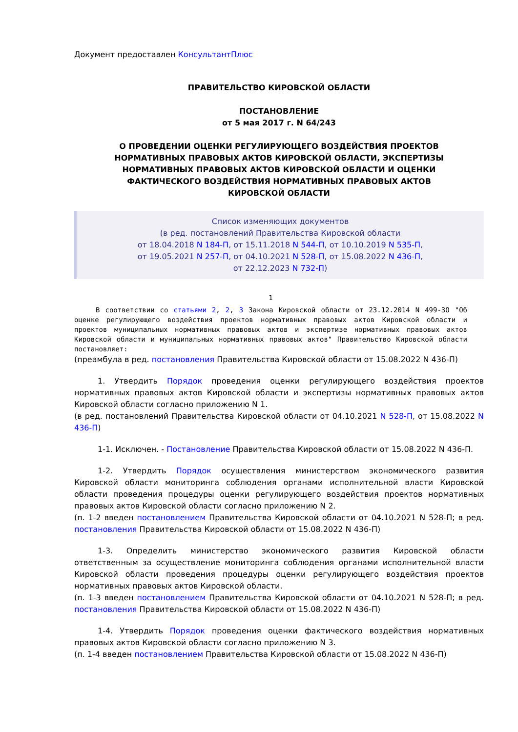Документ предоставлен КонсультантПлюс
ПРАВИТЕЛЬСТВО КИРОВСКОЙ ОБЛАСТИ
ПОСТАНОВЛЕНИЕ
от 5 мая 2017 г. N 64/243
О ПРОВЕДЕНИИ ОЦЕНКИ РЕГУЛИРУЮЩЕГО ВОЗДЕЙСТВИЯ ПРОЕКТОВ
НОРМАТИВНЫХ ПРАВОВЫХ АКТОВ КИРОВСКОЙ ОБЛАСТИ, ЭКСПЕРТИЗЫ
НОРМАТИВНЫХ ПРАВОВЫХ АКТОВ КИРОВСКОЙ ОБЛАСТИ И ОЦЕНКИ
ФАКТИЧЕСКОГО ВОЗДЕЙСТВИЯ НОРМАТИВНЫХ ПРАВОВЫХ АКТОВ
КИРОВСКОЙ ОБЛАСТИ
Список изменяющих документов
(в ред. постановлений Правительства Кировской области
от 18.04.2018 N 184-П, от 15.11.2018 N 544-П, от 10.10.2019 N 535-П,
от 19.05.2021 N 257-П, от 04.10.2021 N 528-П, от 15.08.2022 N 436-П,
от 22.12.2023 N 732-П)
1
В соответствии со статьями 2, 2, 3 Закона Кировской области от 23.12.2014 N 499-ЗО "Об оценке регулирующего воздействия проектов нормативных правовых актов Кировской области и проектов муниципальных нормативных правовых актов и экспертизе нормативных правовых актов Кировской области и муниципальных нормативных правовых актов" Правительство Кировской области постановляет:
(преамбула в ред. постановления Правительства Кировской области от 15.08.2022 N 436-П)
1. Утвердить Порядок проведения оценки регулирующего воздействия проектов нормативных правовых актов Кировской области и экспертизы нормативных правовых актов Кировской области согласно приложению N 1.
(в ред. постановлений Правительства Кировской области от 04.10.2021 N 528-П, от 15.08.2022 N 436-П)
1-1. Исключен. - Постановление Правительства Кировской области от 15.08.2022 N 436-П.
1-2. Утвердить Порядок осуществления министерством экономического развития Кировской области мониторинга соблюдения органами исполнительной власти Кировской области проведения процедуры оценки регулирующего воздействия проектов нормативных правовых актов Кировской области согласно приложению N 2.
(п. 1-2 введен постановлением Правительства Кировской области от 04.10.2021 N 528-П; в ред. постановления Правительства Кировской области от 15.08.2022 N 436-П)
1-3. Определить министерство экономического развития Кировской области ответственным за осуществление мониторинга соблюдения органами исполнительной власти Кировской области проведения процедуры оценки регулирующего воздействия проектов нормативных правовых актов Кировской области.
(п. 1-3 введен постановлением Правительства Кировской области от 04.10.2021 N 528-П; в ред. постановления Правительства Кировской области от 15.08.2022 N 436-П)
1-4. Утвердить Порядок проведения оценки фактического воздействия нормативных правовых актов Кировской области согласно приложению N 3.
(п. 1-4 введен постановлением Правительства Кировской области от 15.08.2022 N 436-П)